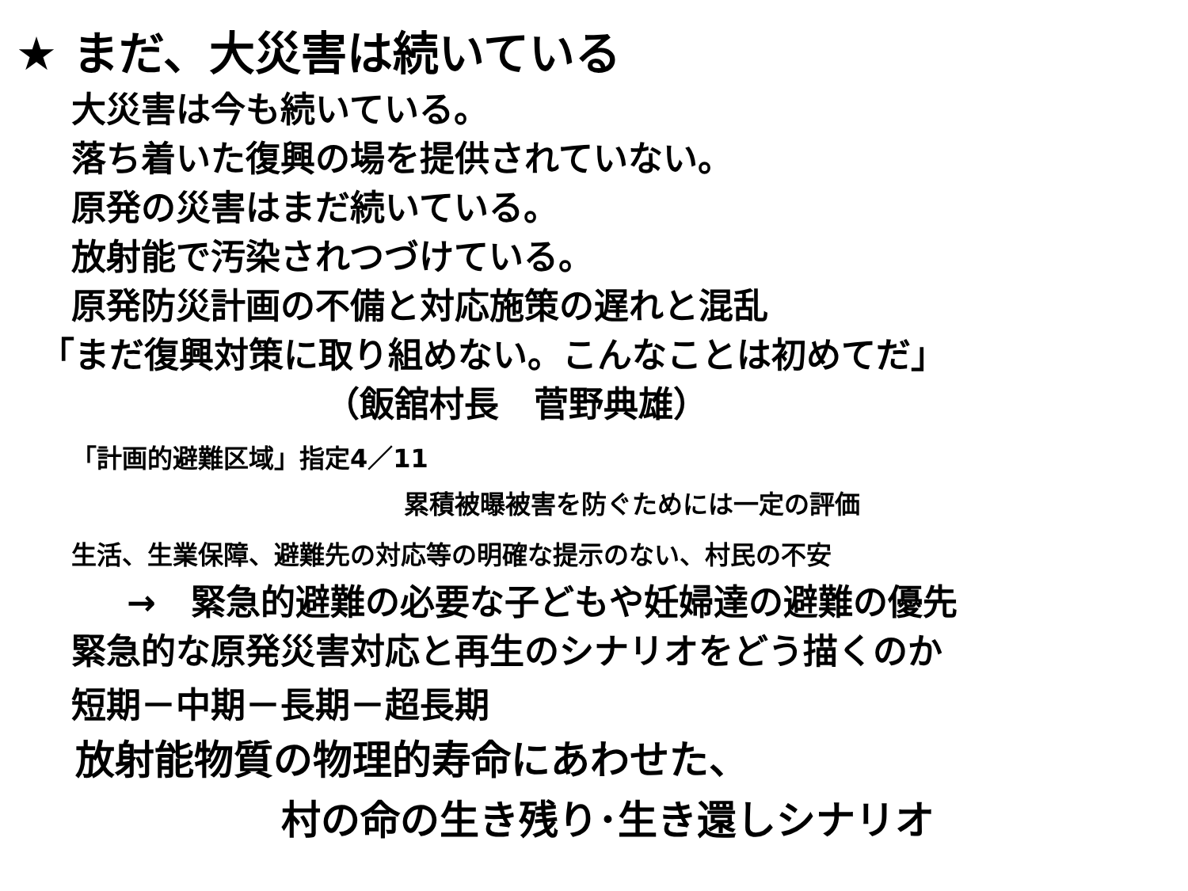★ まだ、大災害は続いている
大災害は今も続いている。
落ち着いた復興の場を提供されていない。
原発の災害はまだ続いている。
放射能で汚染されつづけている。
原発防災計画の不備と対応施策の遅れと混乱
「まだ復興対策に取り組めない。こんなことは初めてだ」
（飯舘村長　菅野典雄）
「計画的避難区域」指定4／11
累積被曝被害を防ぐためには一定の評価
生活、生業保障、避難先の対応等の明確な提示のない、村民の不安
→　緊急的避難の必要な子どもや妊婦達の避難の優先
緊急的な原発災害対応と再生のシナリオをどう描くのか
短期－中期－長期－超長期
放射能物質の物理的寿命にあわせた、
村の命の生き残り･生き還しシナリオ